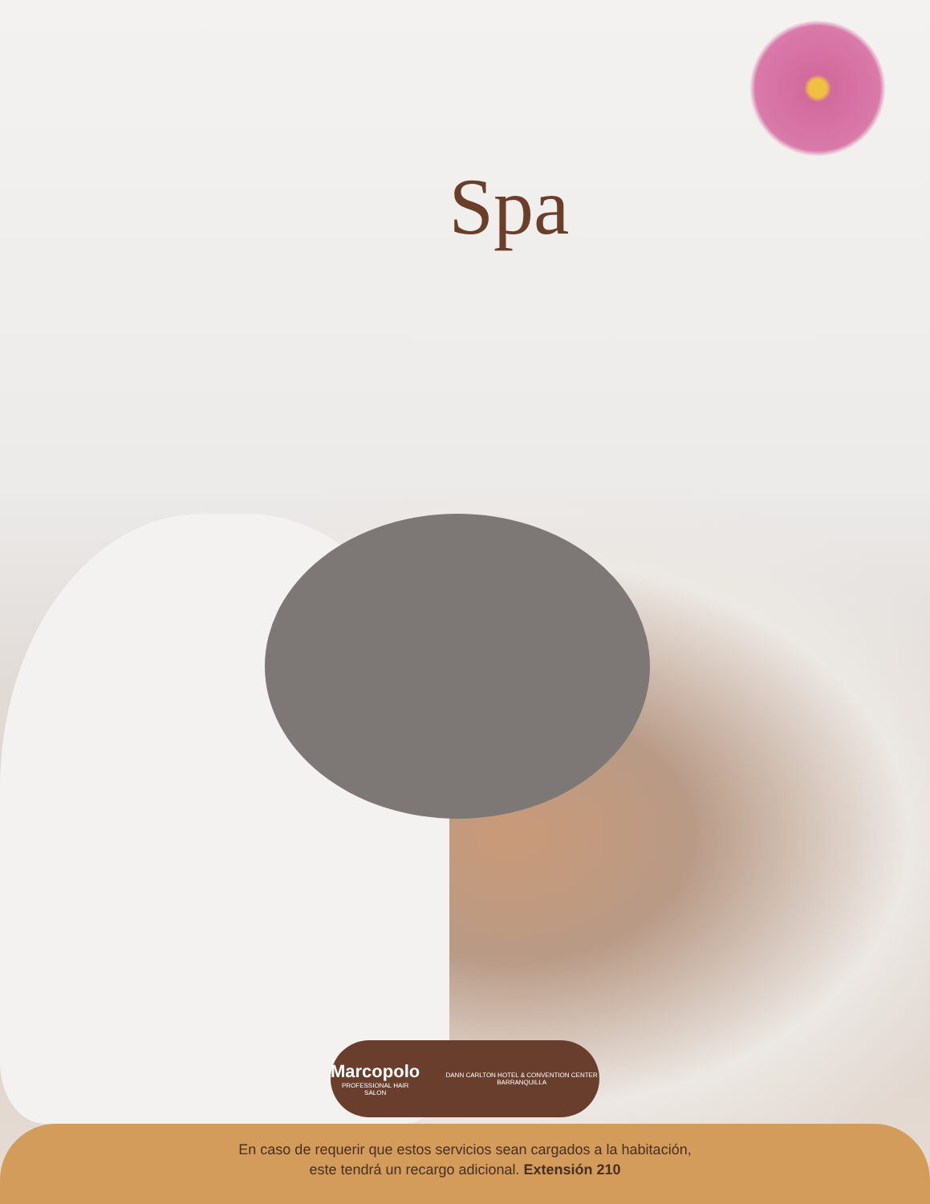Spa
Marcopolo
PROFESSIONAL HAIR SALON
DANN CARLTON HOTEL & CONVENTION CENTER BARRANQUILLA
En caso de requerir que estos servicios sean cargados a la habitación,
este tendrá un recargo adicional. Extensión 210